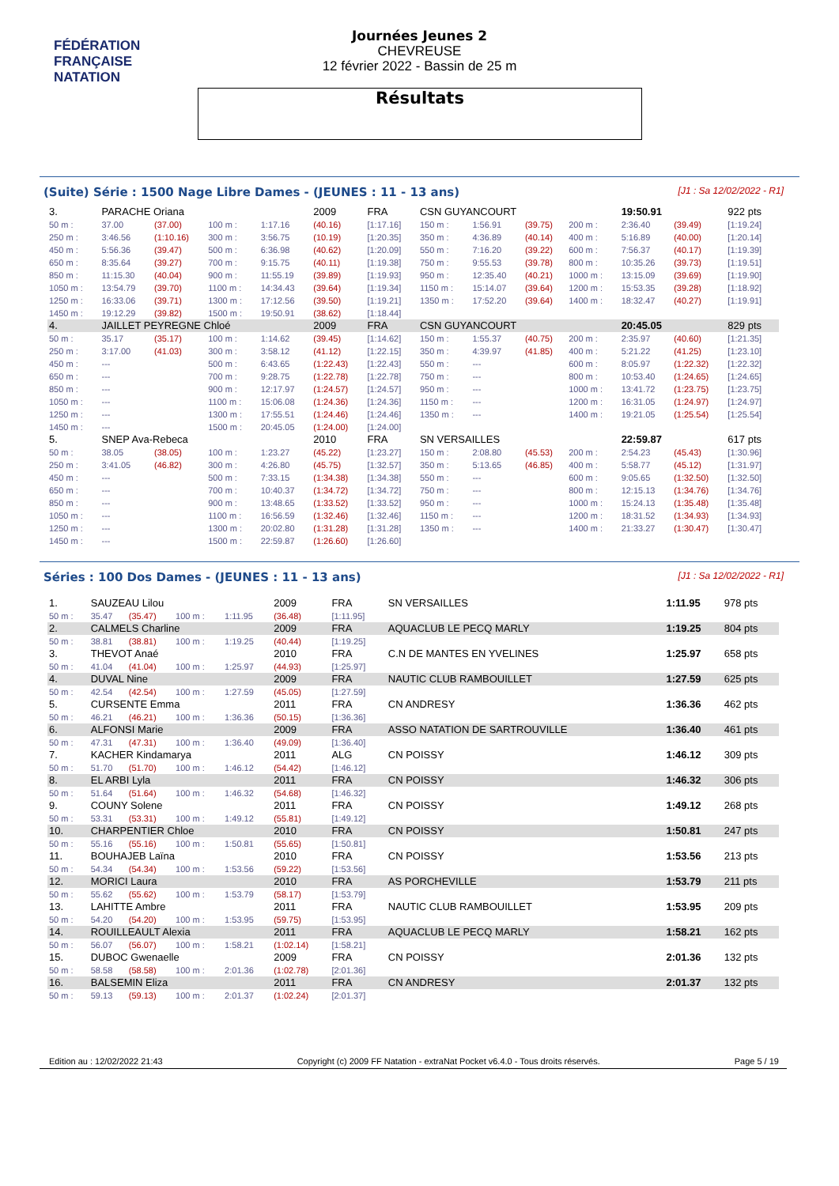FÉDÉRATION FRANÇAISE
NATATION
Journées Jeunes 2
CHEVREUSE
12 février 2022 - Bassin de 25 m
Résultats
(Suite) Série : 1500 Nage Libre Dames - (JEUNES : 11 - 13 ans) [J1 : Sa 12/02/2022 - R1]
| 3. | PARACHE Oriana | | | | 2009 | FRA | CSN GUYANCOURT | | | | 19:50.91 | | 922 pts |
| 50 m : | 37.00 | (37.00) | 100 m : | 1:17.16 | (40.16) | [1:17.16] | 150 m : | 1:56.91 | (39.75) | 200 m : | 2:36.40 | (39.49) | [1:19.24] |
| 250 m : | 3:46.56 | (1:10.16) | 300 m : | 3:56.75 | (10.19) | [1:20.35] | 350 m : | 4:36.89 | (40.14) | 400 m : | 5:16.89 | (40.00) | [1:20.14] |
| 450 m : | 5:56.36 | (39.47) | 500 m : | 6:36.98 | (40.62) | [1:20.09] | 550 m : | 7:16.20 | (39.22) | 600 m : | 7:56.37 | (40.17) | [1:19.39] |
| 650 m : | 8:35.64 | (39.27) | 700 m : | 9:15.75 | (40.11) | [1:19.38] | 750 m : | 9:55.53 | (39.78) | 800 m : | 10:35.26 | (39.73) | [1:19.51] |
| 850 m : | 11:15.30 | (40.04) | 900 m : | 11:55.19 | (39.89) | [1:19.93] | 950 m : | 12:35.40 | (40.21) | 1000 m : | 13:15.09 | (39.69) | [1:19.90] |
| 1050 m : | 13:54.79 | (39.70) | 1100 m : | 14:34.43 | (39.64) | [1:19.34] | 1150 m : | 15:14.07 | (39.64) | 1200 m : | 15:53.35 | (39.28) | [1:18.92] |
| 1250 m : | 16:33.06 | (39.71) | 1300 m : | 17:12.56 | (39.50) | [1:19.21] | 1350 m : | 17:52.20 | (39.64) | 1400 m : | 18:32.47 | (40.27) | [1:19.91] |
| 1450 m : | 19:12.29 | (39.82) | 1500 m : | 19:50.91 | (38.62) | [1:18.44] | | | | | | | |
| 4. | JAILLET PEYREGNE Chloé | | | | 2009 | FRA | CSN GUYANCOURT | | | | 20:45.05 | | 829 pts |
| 50 m : | 35.17 | (35.17) | 100 m : | 1:14.62 | (39.45) | [1:14.62] | 150 m : | 1:55.37 | (40.75) | 200 m : | 2:35.97 | (40.60) | [1:21.35] |
| 250 m : | 3:17.00 | (41.03) | 300 m : | 3:58.12 | (41.12) | [1:22.15] | 350 m : | 4:39.97 | (41.85) | 400 m : | 5:21.22 | (41.25) | [1:23.10] |
| 450 m : | --- | | 500 m : | 6:43.65 | (1:22.43) | [1:22.43] | 550 m : | --- | | 600 m : | 8:05.97 | (1:22.32) | [1:22.32] |
| 650 m : | --- | | 700 m : | 9:28.75 | (1:22.78) | [1:22.78] | 750 m : | --- | | 800 m : | 10:53.40 | (1:24.65) | [1:24.65] |
| 850 m : | --- | | 900 m : | 12:17.97 | (1:24.57) | [1:24.57] | 950 m : | --- | | 1000 m : | 13:41.72 | (1:23.75) | [1:23.75] |
| 1050 m : | --- | | 1100 m : | 15:06.08 | (1:24.36) | [1:24.36] | 1150 m : | --- | | 1200 m : | 16:31.05 | (1:24.97) | [1:24.97] |
| 1250 m : | --- | | 1300 m : | 17:55.51 | (1:24.46) | [1:24.46] | 1350 m : | --- | | 1400 m : | 19:21.05 | (1:25.54) | [1:25.54] |
| 1450 m : | --- | | 1500 m : | 20:45.05 | (1:24.00) | [1:24.00] | | | | | | | |
| 5. | SNEP Ava-Rebeca | | | | 2010 | FRA | SN VERSAILLES | | | | 22:59.87 | | 617 pts |
| 50 m : | 38.05 | (38.05) | 100 m : | 1:23.27 | (45.22) | [1:23.27] | 150 m : | 2:08.80 | (45.53) | 200 m : | 2:54.23 | (45.43) | [1:30.96] |
| 250 m : | 3:41.05 | (46.82) | 300 m : | 4:26.80 | (45.75) | [1:32.57] | 350 m : | 5:13.65 | (46.85) | 400 m : | 5:58.77 | (45.12) | [1:31.97] |
| 450 m : | --- | | 500 m : | 7:33.15 | (1:34.38) | [1:34.38] | 550 m : | --- | | 600 m : | 9:05.65 | (1:32.50) | [1:32.50] |
| 650 m : | --- | | 700 m : | 10:40.37 | (1:34.72) | [1:34.72] | 750 m : | --- | | 800 m : | 12:15.13 | (1:34.76) | [1:34.76] |
| 850 m : | --- | | 900 m : | 13:48.65 | (1:33.52) | [1:33.52] | 950 m : | --- | | 1000 m : | 15:24.13 | (1:35.48) | [1:35.48] |
| 1050 m : | --- | | 1100 m : | 16:56.59 | (1:32.46) | [1:32.46] | 1150 m : | --- | | 1200 m : | 18:31.52 | (1:34.93) | [1:34.93] |
| 1250 m : | --- | | 1300 m : | 20:02.80 | (1:31.28) | [1:31.28] | 1350 m : | --- | | 1400 m : | 21:33.27 | (1:30.47) | [1:30.47] |
| 1450 m : | --- | | 1500 m : | 22:59.87 | (1:26.60) | [1:26.60] | | | | | | | |
Séries : 100 Dos Dames - (JEUNES : 11 - 13 ans) [J1 : Sa 12/02/2022 - R1]
| 1. | SAUZEAU Lilou | | | | 2009 | FRA | SN VERSAILLES | 1:11.95 | 978 pts |
| 50 m : | 35.47 | (35.47) | 100 m : | 1:11.95 | (36.48) | [1:11.95] | | | |
| 2. | CALMELS Charline | | | | 2009 | FRA | AQUACLUB LE PECQ MARLY | 1:19.25 | 804 pts |
| 50 m : | 38.81 | (38.81) | 100 m : | 1:19.25 | (40.44) | [1:19.25] | | | |
| 3. | THEVOT Anaé | | | | 2010 | FRA | C.N DE MANTES EN YVELINES | 1:25.97 | 658 pts |
| 50 m : | 41.04 | (41.04) | 100 m : | 1:25.97 | (44.93) | [1:25.97] | | | |
| 4. | DUVAL Nine | | | | 2009 | FRA | NAUTIC CLUB RAMBOUILLET | 1:27.59 | 625 pts |
| 50 m : | 42.54 | (42.54) | 100 m : | 1:27.59 | (45.05) | [1:27.59] | | | |
| 5. | CURSENTE Emma | | | | 2011 | FRA | CN ANDRESY | 1:36.36 | 462 pts |
| 50 m : | 46.21 | (46.21) | 100 m : | 1:36.36 | (50.15) | [1:36.36] | | | |
| 6. | ALFONSI Marie | | | | 2009 | FRA | ASSO NATATION DE SARTROUVILLE | 1:36.40 | 461 pts |
| 50 m : | 47.31 | (47.31) | 100 m : | 1:36.40 | (49.09) | [1:36.40] | | | |
| 7. | KACHER Kindamarya | | | | 2011 | ALG | CN POISSY | 1:46.12 | 309 pts |
| 50 m : | 51.70 | (51.70) | 100 m : | 1:46.12 | (54.42) | [1:46.12] | | | |
| 8. | EL ARBI Lyla | | | | 2011 | FRA | CN POISSY | 1:46.32 | 306 pts |
| 50 m : | 51.64 | (51.64) | 100 m : | 1:46.32 | (54.68) | [1:46.32] | | | |
| 9. | COUNY Solene | | | | 2011 | FRA | CN POISSY | 1:49.12 | 268 pts |
| 50 m : | 53.31 | (53.31) | 100 m : | 1:49.12 | (55.81) | [1:49.12] | | | |
| 10. | CHARPENTIER Chloe | | | | 2010 | FRA | CN POISSY | 1:50.81 | 247 pts |
| 50 m : | 55.16 | (55.16) | 100 m : | 1:50.81 | (55.65) | [1:50.81] | | | |
| 11. | BOUHAJEB Laïna | | | | 2010 | FRA | CN POISSY | 1:53.56 | 213 pts |
| 50 m : | 54.34 | (54.34) | 100 m : | 1:53.56 | (59.22) | [1:53.56] | | | |
| 12. | MORICI Laura | | | | 2010 | FRA | AS PORCHEVILLE | 1:53.79 | 211 pts |
| 50 m : | 55.62 | (55.62) | 100 m : | 1:53.79 | (58.17) | [1:53.79] | | | |
| 13. | LAHITTE Ambre | | | | 2011 | FRA | NAUTIC CLUB RAMBOUILLET | 1:53.95 | 209 pts |
| 50 m : | 54.20 | (54.20) | 100 m : | 1:53.95 | (59.75) | [1:53.95] | | | |
| 14. | ROUILLEAULT Alexia | | | | 2011 | FRA | AQUACLUB LE PECQ MARLY | 1:58.21 | 162 pts |
| 50 m : | 56.07 | (56.07) | 100 m : | 1:58.21 | (1:02.14) | [1:58.21] | | | |
| 15. | DUBOC Gwenaelle | | | | 2009 | FRA | CN POISSY | 2:01.36 | 132 pts |
| 50 m : | 58.58 | (58.58) | 100 m : | 2:01.36 | (1:02.78) | [2:01.36] | | | |
| 16. | BALSEMIN Eliza | | | | 2011 | FRA | CN ANDRESY | 2:01.37 | 132 pts |
| 50 m : | 59.13 | (59.13) | 100 m : | 2:01.37 | (1:02.24) | [2:01.37] | | | |
Edition au : 12/02/2022 21:43 Copyright (c) 2009 FF Natation - extraNat Pocket v6.4.0 - Tous droits réservés. Page 5 / 19